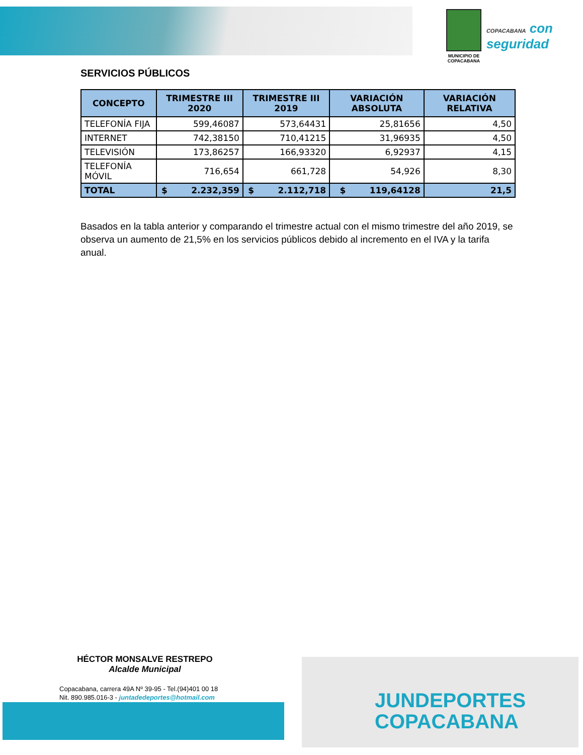MUNICIPIO DE COPACABANA
COPACABANA con
seguridad
SERVICIOS PÚBLICOS
| CONCEPTO | TRIMESTRE III 2020 | TRIMESTRE III 2019 | VARIACIÓN ABSOLUTA | VARIACIÓN RELATIVA |
| --- | --- | --- | --- | --- |
| TELEFONÍA FIJA | 599,46087 | 573,64431 | 25,81656 | 4,50 |
| INTERNET | 742,38150 | 710,41215 | 31,96935 | 4,50 |
| TELEVISIÓN | 173,86257 | 166,93320 | 6,92937 | 4,15 |
| TELEFONÍA MÓVIL | 716,654 | 661,728 | 54,926 | 8,30 |
| TOTAL | $ 2.232,359 | $ 2.112,718 | $ 119,64128 | 21,5 |
Basados en la tabla anterior y comparando el trimestre actual con el mismo trimestre del año 2019, se observa un aumento de 21,5% en los servicios públicos debido al incremento en el IVA y la tarifa anual.
HÉCTOR MONSALVE RESTREPO
Alcalde Municipal
Copacabana, carrera 49A Nº 39-95 - Tel.(94)401 00 18
Nit. 890.985.016-3 - juntadedeportes@hotmail.com
JUNDEPORTES
COPACABANA